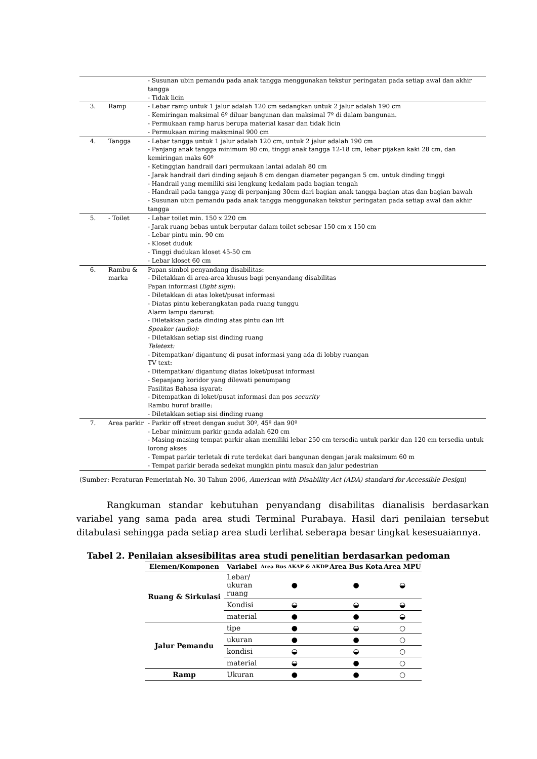| | | - Susunan ubin pemandu pada anak tangga menggunakan tekstur peringatan pada setiap awal dan akhir tangga - Tidak licin |
| 3. | Ramp | - Lebar ramp untuk 1 jalur adalah 120 cm sedangkan untuk 2 jalur adalah 190 cm - Kemiringan maksimal 6º diluar bangunan dan maksimal 7º di dalam bangunan. - Permukaan ramp harus berupa material kasar dan tidak licin - Permukaan miring maksminal 900 cm |
| 4. | Tangga | - Lebar tangga untuk 1 jalur adalah 120 cm, untuk 2 jalur adalah 190 cm - Panjang anak tangga minimum 90 cm, tinggi anak tangga 12-18 cm, lebar pijakan kaki 28 cm, dan kemiringan maks 60º - Ketinggian handrail dari permukaan lantai adalah 80 cm - Jarak handrail dari dinding sejauh 8 cm dengan diameter pegangan 5 cm. untuk dinding tinggi - Handrail yang memiliki sisi lengkung kedalam pada bagian tengah - Handrail pada tangga yang di perpanjang 30cm dari bagian anak tangga bagian atas dan bagian bawah - Susunan ubin pemandu pada anak tangga menggunakan tekstur peringatan pada setiap awal dan akhir tangga |
| 5. | - Toilet | - Lebar toilet min. 150 x 220 cm - Jarak ruang bebas untuk berputar dalam toilet sebesar 150 cm x 150 cm - Lebar pintu min. 90 cm - Kloset duduk - Tinggi dudukan kloset 45-50 cm - Lebar kloset 60 cm |
| 6. | Rambu & marka | Papan simbol penyandang disabilitas: - Diletakkan di area-area khusus bagi penyandang disabilitas Papan informasi ( light sign ): - Diletakkan di atas loket/pusat informasi - Diatas pintu keberangkatan pada ruang tunggu Alarm lampu darurat: - Diletakkan pada dinding atas pintu dan lift Speaker (audio): - Diletakkan setiap sisi dinding ruang Teletext: - Ditempatkan/ digantung di pusat informasi yang ada di lobby ruangan TV text: - Ditempatkan/ digantung diatas loket/pusat informasi - Sepanjang koridor yang dilewati penumpang Fasilitas Bahasa isyarat: - Ditempatkan di loket/pusat informasi dan pos security Rambu huruf braille: - Diletakkan setiap sisi dinding ruang |
| 7. | Area parkir | - Parkir off street dengan sudut 30º, 45º dan 90º - Lebar minimum parkir ganda adalah 620 cm - Masing-masing tempat parkir akan memiliki lebar 250 cm tersedia untuk parkir dan 120 cm tersedia untuk lorong akses - Tempat parkir terletak di rute terdekat dari bangunan dengan jarak maksimum 60 m - Tempat parkir berada sedekat mungkin pintu masuk dan jalur pedestrian |
(Sumber: Peraturan Pemerintah No. 30 Tahun 2006, American with Disability Act (ADA) standard for Accessible Design)
Rangkuman standar kebutuhan penyandang disabilitas dianalisis berdasarkan variabel yang sama pada area studi Terminal Purabaya. Hasil dari penilaian tersebut ditabulasi sehingga pada setiap area studi terlihat seberapa besar tingkat kesesuaiannya.
Tabel 2. Penilaian aksesibilitas area studi penelitian berdasarkan pedoman
| Elemen/Komponen | Variabel | Area Bus AKAP & AKDP | Area Bus Kota | Area MPU |
| --- | --- | --- | --- | --- |
| Ruang & Sirkulasi | Lebar/ ukuran ruang | ● | ● | ◒ |
| | Kondisi | ◒ | ◒ | ◒ |
| | material | ● | ● | ◒ |
| Jalur Pemandu | tipe | ● | ◒ | ○ |
| | ukuran | ● | ● | ○ |
| | kondisi | ◒ | ◒ | ○ |
| | material | ◒ | ● | ○ |
| Ramp | Ukuran | ● | ● | ○ |